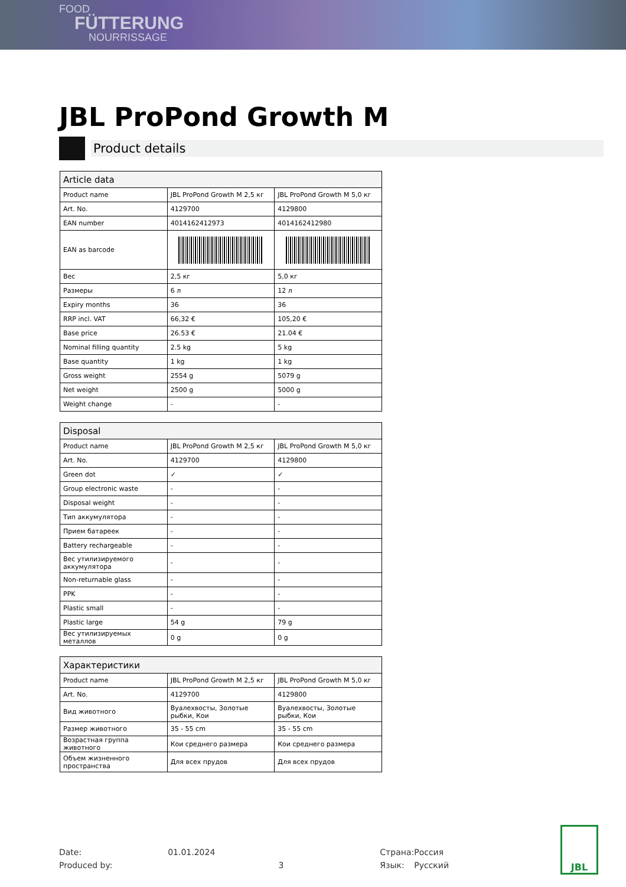FOOD
FÜTTERUNG
NOURRISSAGE
JBL ProPond Growth M
Product details
| Article data | | |
| --- | --- | --- |
| Product name | JBL ProPond Growth M 2,5 кг | JBL ProPond Growth M 5,0 кг |
| Art. No. | 4129700 | 4129800 |
| EAN number | 4014162412973 | 4014162412980 |
| EAN as barcode | | |
| Вес | 2,5 кг | 5,0 кг |
| Размеры | 6 л | 12 л |
| Expiry months | 36 | 36 |
| RRP incl. VAT | 66,32 € | 105,20 € |
| Base price | 26.53 € | 21.04 € |
| Nominal filling quantity | 2.5 kg | 5 kg |
| Base quantity | 1 kg | 1 kg |
| Gross weight | 2554 g | 5079 g |
| Net weight | 2500 g | 5000 g |
| Weight change | - | - |
| Disposal | | |
| --- | --- | --- |
| Product name | JBL ProPond Growth M 2,5 кг | JBL ProPond Growth M 5,0 кг |
| Art. No. | 4129700 | 4129800 |
| Green dot | ✓ | ✓ |
| Group electronic waste | - | - |
| Disposal weight | - | - |
| Тип аккумулятора | - | - |
| Прием батареек | - | - |
| Battery rechargeable | - | - |
| Вес утилизируемого аккумулятора | - | - |
| Non-returnable glass | - | - |
| PPK | - | - |
| Plastic small | - | - |
| Plastic large | 54 g | 79 g |
| Вес утилизируемых металлов | 0 g | 0 g |
| Характеристики | | |
| --- | --- | --- |
| Product name | JBL ProPond Growth M 2,5 кг | JBL ProPond Growth M 5,0 кг |
| Art. No. | 4129700 | 4129800 |
| Вид животного | Вуалехвосты, Золотые рыбки, Кои | Вуалехвосты, Золотые рыбки, Кои |
| Размер животного | 35 - 55 cm | 35 - 55 cm |
| Возрастная группа животного | Кои среднего размера | Кои среднего размера |
| Объем жизненного пространства | Для всех прудов | Для всех прудов |
| Date: | 01.01.2024 | | Страна: | Россия |
| Produced by: | | 3 | Язык: | Русский |
JBL